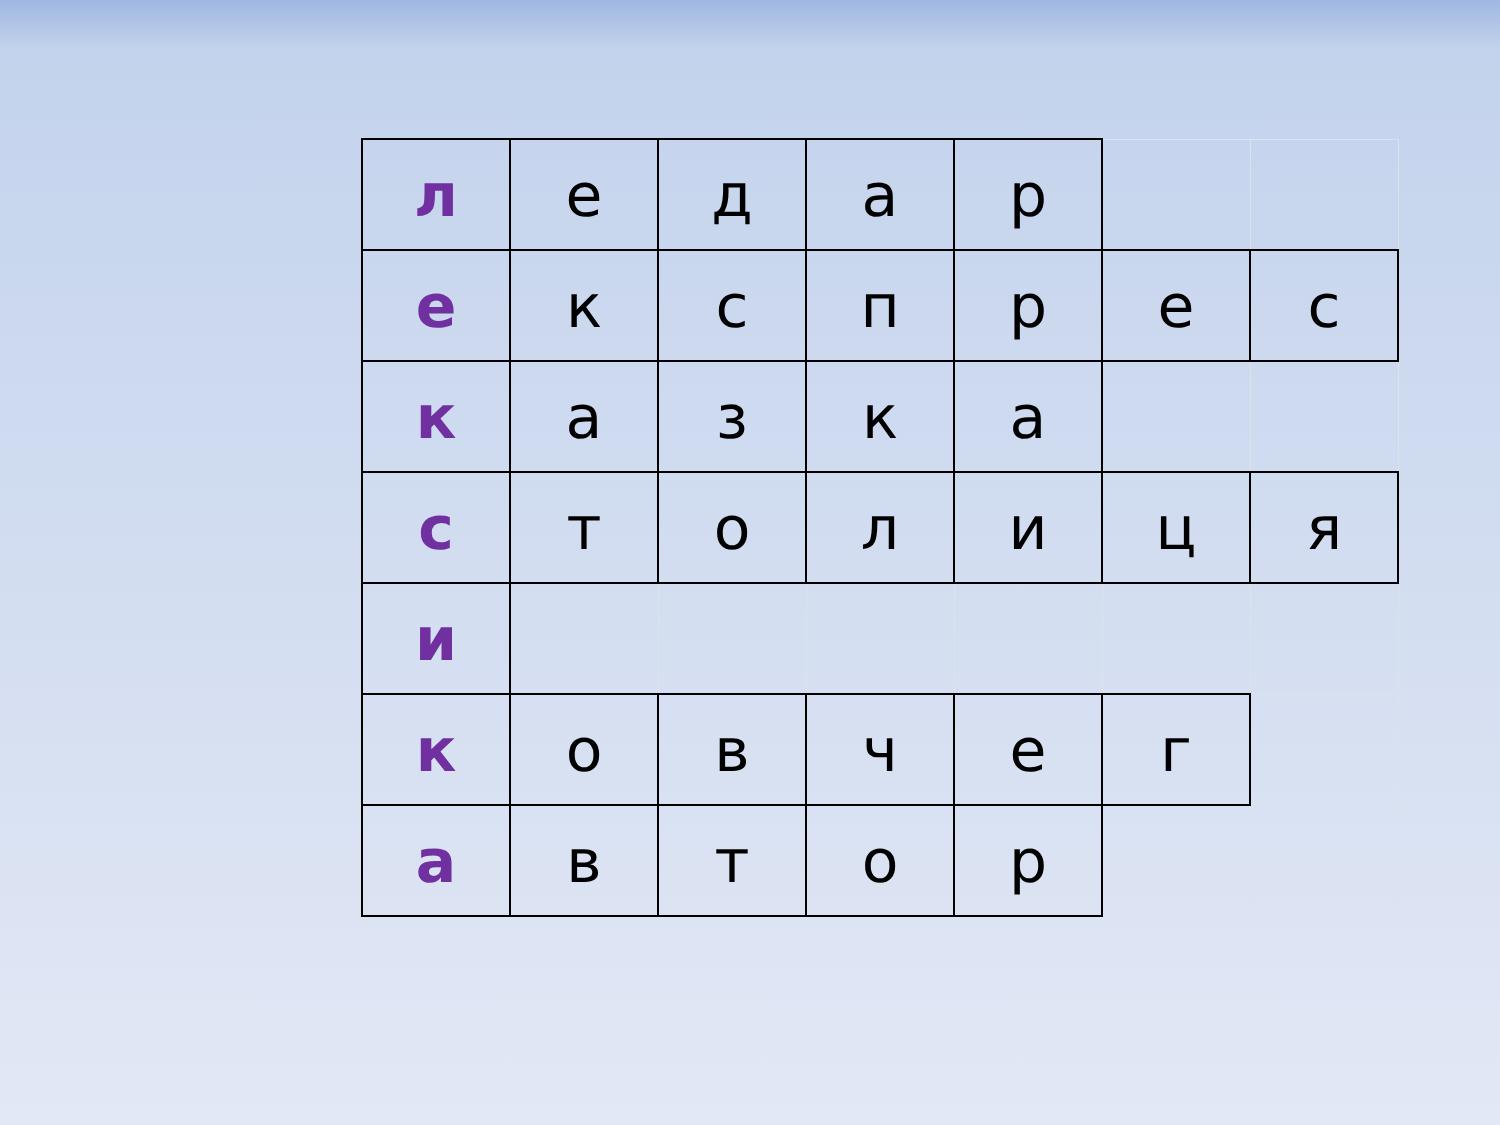| л | е | д | а | р | | |
| е | к | с | п | р | е | с |
| к | а | з | к | а | | |
| с | т | о | л | и | ц | я |
| и | | | | | | |
| к | о | в | ч | е | г | |
| а | в | т | о | р | | |